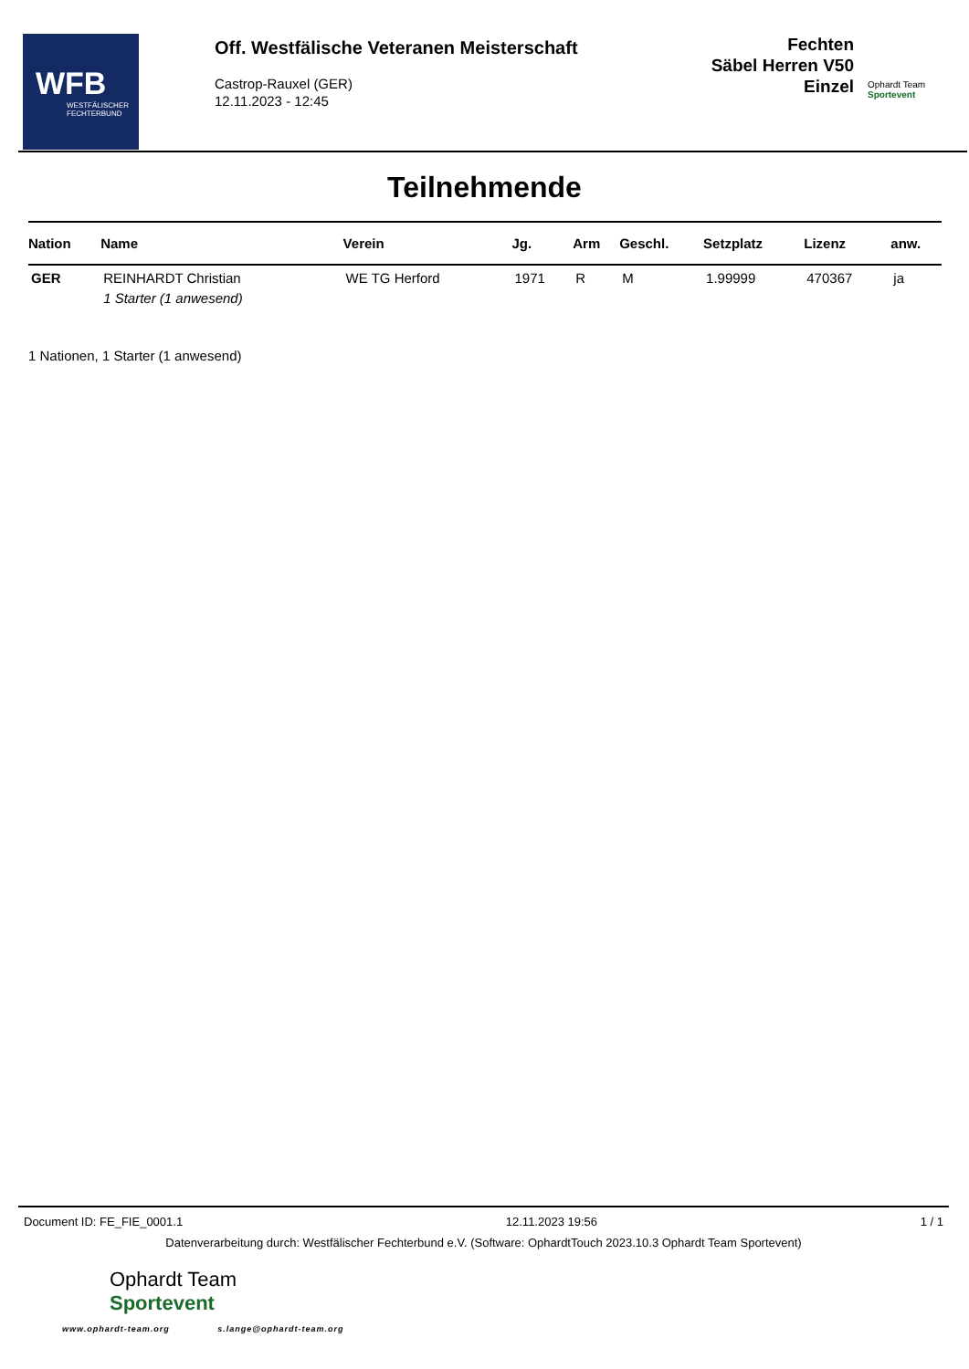WFB
WESTFÄLISCHER
FECHTERBUND
Off. Westfälische Veteranen Meisterschaft
Castrop-Rauxel (GER)
12.11.2023 - 12:45
Fechten
Säbel Herren V50
Einzel
Ophardt Team
Sportevent
Teilnehmende
| Nation | Name | Verein | Jg. | Arm | Geschl. | Setzplatz | Lizenz | anw. |
| --- | --- | --- | --- | --- | --- | --- | --- | --- |
| GER | REINHARDT Christian | WE TG Herford | 1971 | R | M | 1.99999 | 470367 | ja |
| | 1 Starter (1 anwesend) | | | | | | | |
1 Nationen, 1 Starter (1 anwesend)
Document ID: FE_FIE_0001.1 12.11.2023 19:56 1 / 1
Datenverarbeitung durch: Westfälischer Fechterbund e.V. (Software: OphardtTouch 2023.10.3 Ophardt Team Sportevent)
Ophardt Team
Sportevent
www.ophardt-team.org s.lange@ophardt-team.org